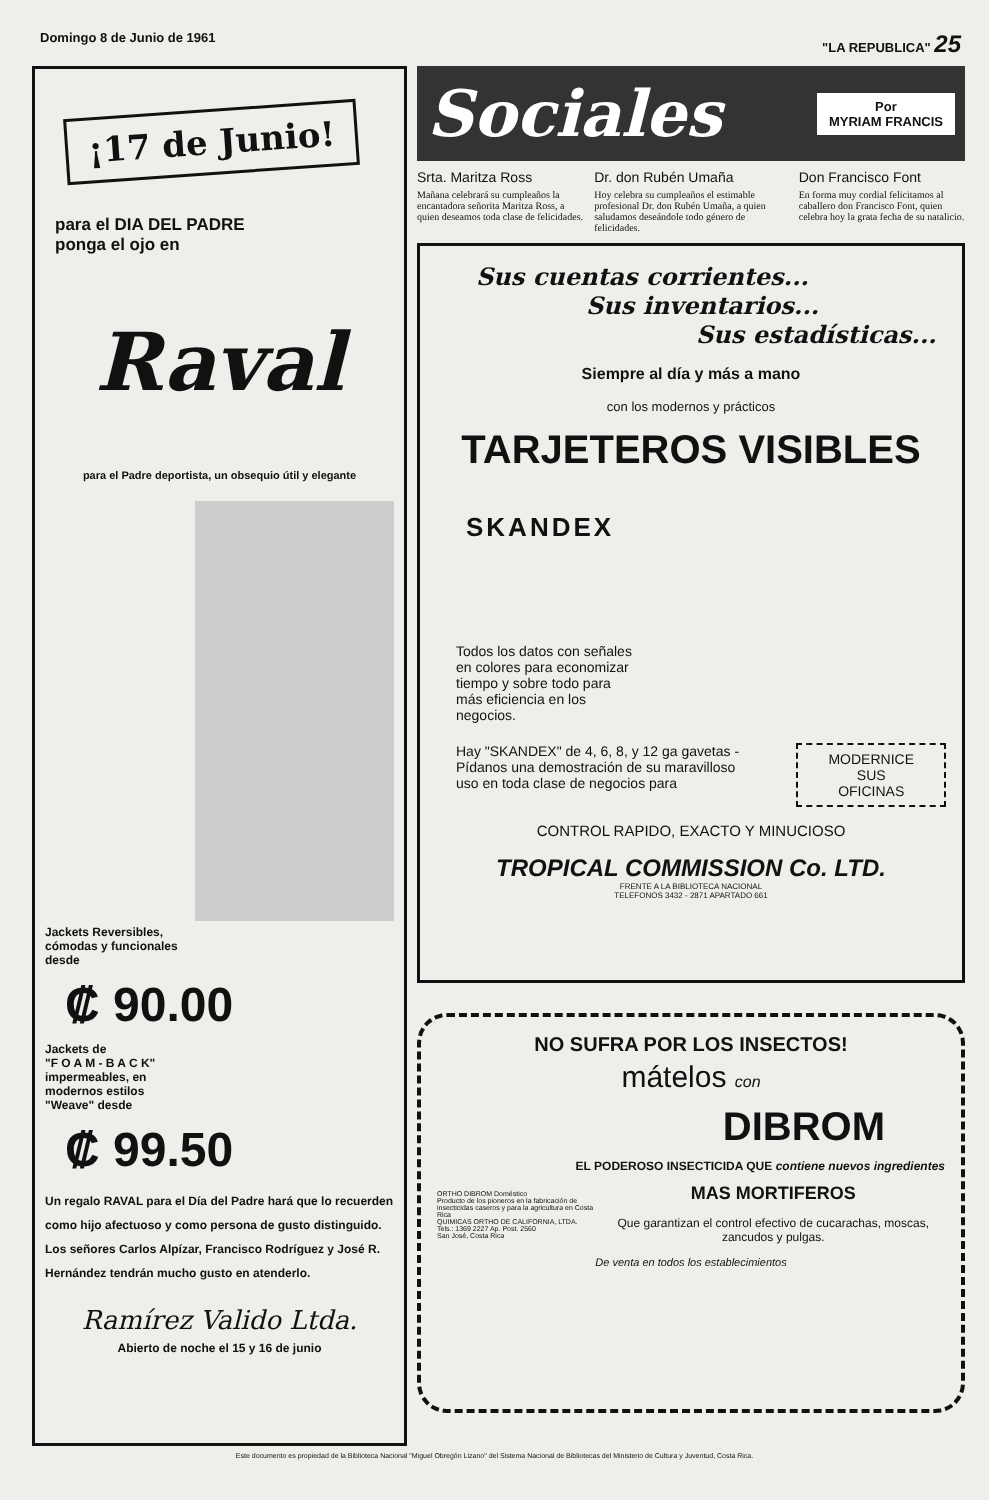Domingo 8 de Junio de 1961 "LA REPUBLICA" 25
¡17 de Junio!
para el DIA DEL PADRE
ponga el ojo en
Raval
para el Padre deportista, un obsequio útil y elegante
Jackets Reversibles,
cómodas y funcionales
desde
₡ 90.00
Jackets de
"F O A M - B A C K"
impermeables, en
modernos estilos
"Weave" desde
₡ 99.50
Un regalo RAVAL para el Día del Padre hará que lo recuerden como hijo afectuoso y como persona de gusto distinguido. Los señores Carlos Alpízar, Francisco Rodríguez y José R. Hernández tendrán mucho gusto en atenderlo.
Ramírez Valido Ltda.
Abierto de noche el 15 y 16 de junio
Sociales
Por
MYRIAM FRANCIS
Srta. Maritza Ross
Mañana celebrará su cumpleaños la encantadora señorita Maritza Ross, a quien deseamos toda clase de felicidades.
Dr. don Rubén Umaña
Hoy celebra su cumpleaños el estimable profesional Dr. don Rubén Umaña, a quien saludamos deseándole todo género de felicidades.
Don Francisco Font
En forma muy cordial felicitamos al caballero don Francisco Font, quien celebra hoy la grata fecha de su natalicio.
Sus cuentas corrientes...
Sus inventarios...
Sus estadísticas...
Siempre al día y más a mano
con los modernos y prácticos
TARJETEROS VISIBLES
SKANDEX
Todos los datos con señales en colores para economizar tiempo y sobre todo para más eficiencia en los negocios.
Hay "SKANDEX" de 4, 6, 8, y 12 ga gavetas - Pídanos una demostración de su maravilloso uso en toda clase de negocios para
MODERNICE
SUS
OFICINAS
CONTROL RAPIDO, EXACTO Y MINUCIOSO
TROPICAL COMMISSION Co. LTD.
FRENTE A LA BIBLIOTECA NACIONAL
TELEFONOS 3432 - 2871 APARTADO 661
NO SUFRA POR LOS INSECTOS!
mátelos con
DIBROM
EL PODEROSO INSECTICIDA QUE contiene nuevos ingredientes
ORTHO DIBROM Doméstico
Producto de los pioneros en la fabricación de insecticidas caseros y para la agricultura en Costa Rica
QUIMICAS ORTHO DE CALIFORNIA, LTDA.
Tels.: 1369 2227 Ap. Post. 2560
San José, Costa Rica
MAS MORTIFEROS
Que garantizan el control efectivo de cucarachas, moscas, zancudos y pulgas.
De venta en todos los establecimientos
Este documento es propiedad de la Biblioteca Nacional "Miguel Obregón Lizano" del Sistema Nacional de Bibliotecas del Ministerio de Cultura y Juventud, Costa Rica.